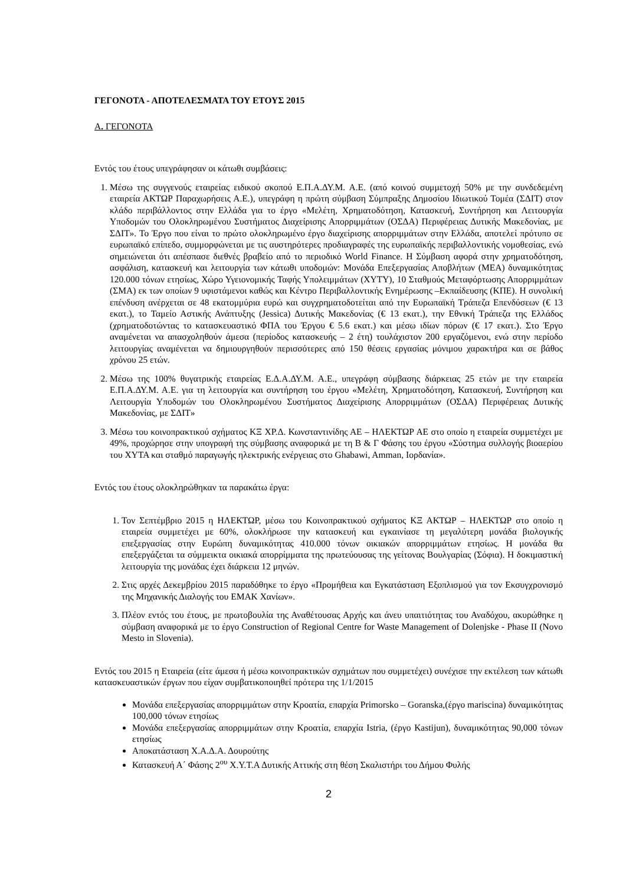ΓΕΓΟΝΟΤΑ - ΑΠΟΤΕΛΕΣΜΑΤΑ ΤΟΥ ΕΤΟΥΣ 2015
Α. ΓΕΓΟΝΟΤΑ
Εντός του έτους υπεγράφησαν οι κάτωθι συμβάσεις:
1. Μέσω της συγγενούς εταιρείας ειδικού σκοπού Ε.Π.Α.ΔΥ.Μ. Α.Ε. (από κοινού συμμετοχή 50% με την συνδεδεμένη εταιρεία ΑΚΤΩΡ Παραχωρήσεις Α.Ε.), υπεγράφη η πρώτη σύμβαση Σύμπραξης Δημοσίου Ιδιωτικού Τομέα (ΣΔΙΤ) στον κλάδο περιβάλλοντος στην Ελλάδα για το έργο «Μελέτη, Χρηματοδότηση, Κατασκευή, Συντήρηση και Λειτουργία Υποδομών του Ολοκληρωμένου Συστήματος Διαχείρισης Απορριμμάτων (ΟΣΔΑ) Περιφέρειας Δυτικής Μακεδονίας, με ΣΔΙΤ». Το Έργο που είναι το πρώτο ολοκληρωμένο έργο διαχείρισης απορριμμάτων στην Ελλάδα, αποτελεί πρότυπο σε ευρωπαϊκό επίπεδο, συμμορφώνεται με τις αυστηρότερες προδιαγραφές της ευρωπαϊκής περιβαλλοντικής νομοθεσίας, ενώ σημειώνεται ότι απέσπασε διεθνές βραβείο από το περιοδικό World Finance. Η Σύμβαση αφορά στην χρηματοδότηση, ασφάλιση, κατασκευή και λειτουργία των κάτωθι υποδομών: Μονάδα Επεξεργασίας Αποβλήτων (ΜΕΑ) δυναμικότητας 120.000 τόνων ετησίως, Χώρο Υγειονομικής Ταφής Υπολειμμάτων (ΧΥΤΥ), 10 Σταθμούς Μεταφόρτωσης Απορριμμάτων (ΣΜΑ) εκ των οποίων 9 υφιστάμενοι καθώς και Κέντρο Περιβαλλοντικής Ενημέρωσης –Εκπαίδευσης (ΚΠΕ). Η συνολική επένδυση ανέρχεται σε 48 εκατομμύρια ευρώ και συγχρηματοδοτείται από την Ευρωπαϊκή Τράπεζα Επενδύσεων (€ 13 εκατ.), το Ταμείο Αστικής Ανάπτυξης (Jessica) Δυτικής Μακεδονίας (€ 13 εκατ.), την Εθνική Τράπεζα της Ελλάδος (χρηματοδοτώντας το κατασκευαστικό ΦΠΑ του Έργου € 5.6 εκατ.) και μέσω ιδίων πόρων (€ 17 εκατ.). Στο Έργο αναμένεται να απασχοληθούν άμεσα (περίοδος κατασκευής – 2 έτη) τουλάχιστον 200 εργαζόμενοι, ενώ στην περίοδο λειτουργίας αναμένεται να δημιουργηθούν περισσότερες από 150 θέσεις εργασίας μόνιμου χαρακτήρα και σε βάθος χρόνου 25 ετών.
2. Μέσω της 100% θυγατρικής εταιρείας Ε.Δ.Α.ΔΥ.Μ. Α.Ε., υπεγράφη σύμβασης διάρκειας 25 ετών με την εταιρεία Ε.Π.Α.ΔΥ.Μ. Α.Ε. για τη λειτουργία και συντήρηση του έργου «Μελέτη, Χρηματοδότηση, Κατασκευή, Συντήρηση και Λειτουργία Υποδομών του Ολοκληρωμένου Συστήματος Διαχείρισης Απορριμμάτων (ΟΣΔΑ) Περιφέρειας Δυτικής Μακεδονίας, με ΣΔΙΤ»
3. Μέσω του κοινοπρακτικού σχήματος ΚΞ ΧΡ.Δ. Κωνσταντινίδης ΑΕ – ΗΛΕΚΤΩΡ ΑΕ στο οποίο η εταιρεία συμμετέχει με 49%, προχώρησε στην υπογραφή της σύμβασης αναφορικά με τη Β & Γ Φάσης του έργου «Σύστημα συλλογής βιοαερίου του ΧΥΤΑ και σταθμό παραγωγής ηλεκτρικής ενέργειας στο Ghabawi, Amman, Ιορδανία».
Εντός του έτους ολοκληρώθηκαν τα παρακάτω έργα:
1. Τον Σεπτέμβριο 2015 η ΗΛΕΚΤΩΡ, μέσω του Κοινοπρακτικού σχήματος ΚΞ ΑΚΤΩΡ – ΗΛΕΚΤΩΡ στο οποίο η εταιρεία συμμετέχει με 60%, ολοκλήρωσε την κατασκευή και εγκαινίασε τη μεγαλύτερη μονάδα βιολογικής επεξεργασίας στην Ευρώπη δυναμικότητας 410.000 τόνων οικιακών απορριμμάτων ετησίως. Η μονάδα θα επεξεργάζεται τα σύμμεικτα οικιακά απορρίμματα της πρωτεύουσας της γείτονας Βουλγαρίας (Σόφια). Η δοκιμαστική λειτουργία της μονάδας έχει διάρκεια 12 μηνών.
2. Στις αρχές Δεκεμβρίου 2015 παραδόθηκε το έργο «Προμήθεια και Εγκατάσταση Εξοπλισμού για τον Εκσυγχρονισμό της Μηχανικής Διαλογής του ΕΜΑΚ Χανίων».
3. Πλέον εντός του έτους, με πρωτοβουλία της Αναθέτουσας Αρχής και άνευ υπαιτιότητας του Αναδόχου, ακυρώθηκε η σύμβαση αναφορικά με το έργο Construction of Regional Centre for Waste Management of Dolenjske - Phase II (Novo Mesto in Slovenia).
Εντός του 2015 η Εταιρεία (είτε άμεσα ή μέσω κοινοπρακτικών σχημάτων που συμμετέχει) συνέχισε την εκτέλεση των κάτωθι κατασκευαστικών έργων που είχαν συμβατικοποιηθεί πρότερα της 1/1/2015
Μονάδα επεξεργασίας απορριμμάτων στην Κροατία, επαρχία Primorsko – Goranska,(έργο mariscina) δυναμικότητας 100,000 τόνων ετησίως
Μονάδα επεξεργασίας απορριμμάτων στην Κροατία, επαρχία Istria, (έργο Kastijun), δυναμικότητας 90,000 τόνων ετησίως
Αποκατάσταση Χ.Α.Δ.Α. Δουρούτης
Κατασκευή Α΄ Φάσης 2<sup>ου</sup> Χ.Υ.Τ.Α Δυτικής Αττικής στη θέση Σκαλιστήρι του Δήμου Φυλής
2